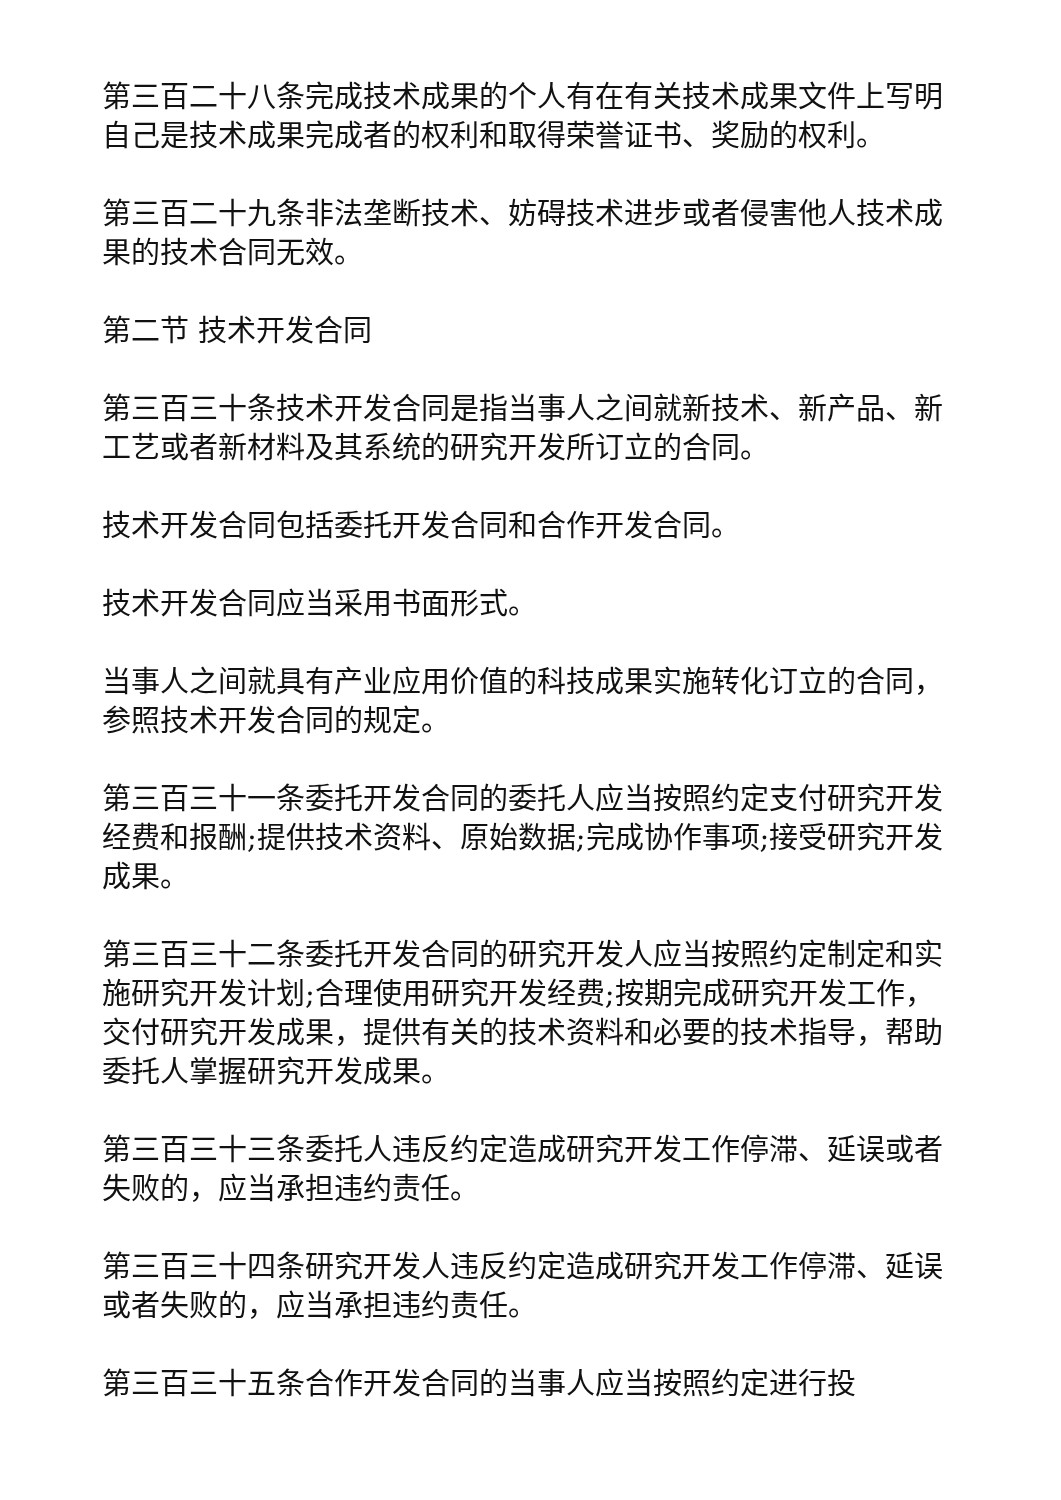第三百二十八条完成技术成果的个人有在有关技术成果文件上写明自己是技术成果完成者的权利和取得荣誉证书、奖励的权利。
第三百二十九条非法垄断技术、妨碍技术进步或者侵害他人技术成果的技术合同无效。
第二节 技术开发合同
第三百三十条技术开发合同是指当事人之间就新技术、新产品、新工艺或者新材料及其系统的研究开发所订立的合同。
技术开发合同包括委托开发合同和合作开发合同。
技术开发合同应当采用书面形式。
当事人之间就具有产业应用价值的科技成果实施转化订立的合同，参照技术开发合同的规定。
第三百三十一条委托开发合同的委托人应当按照约定支付研究开发经费和报酬;提供技术资料、原始数据;完成协作事项;接受研究开发成果。
第三百三十二条委托开发合同的研究开发人应当按照约定制定和实施研究开发计划;合理使用研究开发经费;按期完成研究开发工作，交付研究开发成果，提供有关的技术资料和必要的技术指导，帮助委托人掌握研究开发成果。
第三百三十三条委托人违反约定造成研究开发工作停滞、延误或者失败的，应当承担违约责任。
第三百三十四条研究开发人违反约定造成研究开发工作停滞、延误或者失败的，应当承担违约责任。
第三百三十五条合作开发合同的当事人应当按照约定进行投